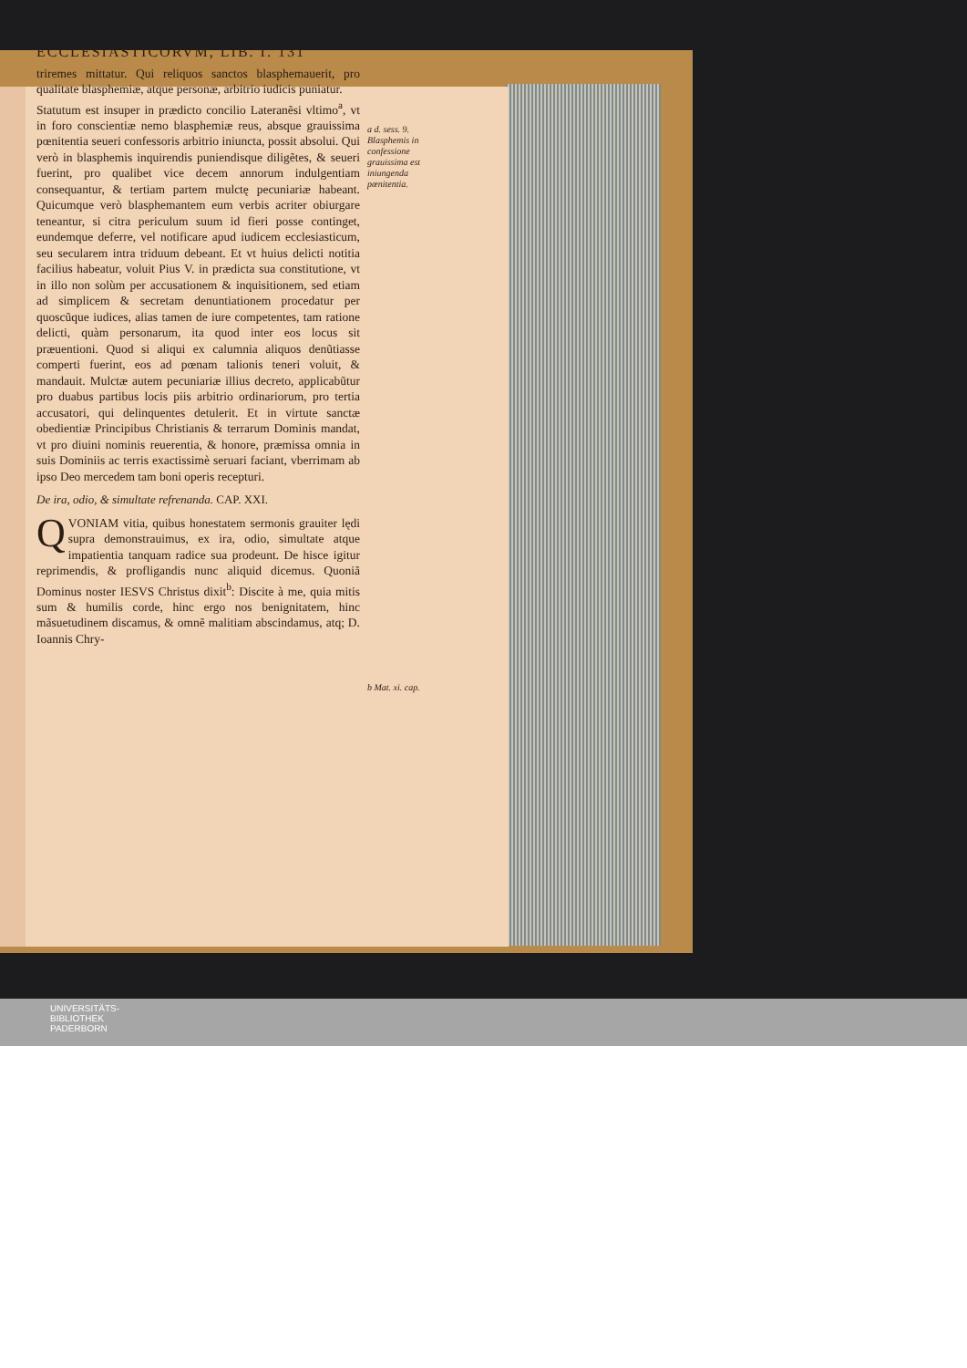ECCLESIASTICORVM, LIB. I. 131
triremes mittatur. Qui reliquos sanctos blasphemauerit, pro qualitate blasphemiæ, atque personæ, arbitrio iudicis puniatur.
Statutum est insuper in prædicto concilio Lateranẽsi vltimo<sup>a</sup>, vt in foro conscientiæ nemo blasphemiæ reus, absque grauissima pœnitentia seueri confessoris arbitrio iniuncta, possit absolui. Qui verò in blasphemis inquirendis puniendisque diligẽtes, & seueri fuerint, pro qualibet vice decem annorum indulgentiam consequantur, & tertiam partem mulctę pecuniariæ habeant. Quicumque verò blasphemantem eum verbis acriter obiurgare teneantur, si citra periculum suum id fieri posse continget, eundemque deferre, vel notificare apud iudicem ecclesiasticum, seu secularem intra triduum debeant. Et vt huius delicti notitia facilius habeatur, voluit Pius V. in prædicta sua constitutione, vt in illo non solùm per accusationem & inquisitionem, sed etiam ad simplicem & secretam denuntiationem procedatur per quoscũque iudices, alias tamen de iure competentes, tam ratione delicti, quàm personarum, ita quod inter eos locus sit præuentioni. Quod si aliqui ex calumnia aliquos denũtiasse comperti fuerint, eos ad pœnam talionis teneri voluit, & mandauit. Mulctæ autem pecuniariæ illius decreto, applicabũtur pro duabus partibus locis piis arbitrio ordinariorum, pro tertia accusatori, qui delinquentes detulerit. Et in virtute sanctæ obedientiæ Principibus Christianis & terrarum Dominis mandat, vt pro diuini nominis reuerentia, & honore, præmissa omnia in suis Dominiis ac terris exactissimè seruari faciant, vberrimam ab ipso Deo mercedem tam boni operis recepturi.
De ira, odio, & simultate refrenanda. CAP. XXI.
QVONIAM vitia, quibus honestatem sermonis grauiter lędi supra demonstrauimus, ex ira, odio, simultate atque impatientia tanquam radice sua prodeunt. De hisce igitur reprimendis, & profligandis nunc aliquid dicemus. Quoniã Dominus noster IESVS Christus dixit<sup>b</sup>: Discite à me, quia mitis sum & humilis corde, hinc ergo nos benignitatem, hinc mãsuetudinem discamus, & omnẽ malitiam abscindamus, atq; D. Ioannis Chry-
a d. sess. 9.
Blasphemis in confessione grauissima est iniungenda pœnitentia.
b Mat. xi. cap.
UNIVERSITÄTS-
BIBLIOTHEK
PADERBORN